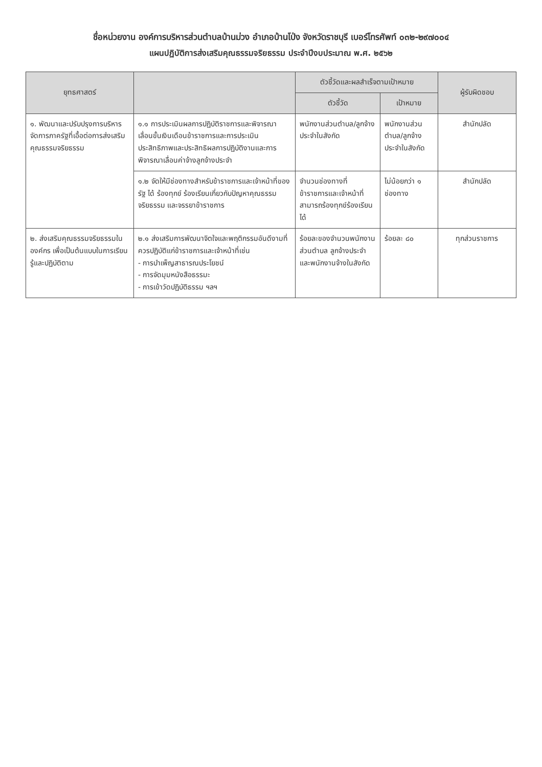ชื่อหน่วยงาน องค์การบริหารส่วนตำบลบ้านม่วง อำเภอบ้านโป่ง จังหวัดราชบุรี เบอร์โทรศัพท์ ๐๓๒-๒๙๗๐๐๔
แผนปฏิบัติการส่งเสริมคุณธรรมจริยธรรม ประจำปีงบประมาณ พ.ศ. ๒๕๖๒
| ยุทธศาสตร์ | | ตัวชี้วัดและผลสำเร็จตามเป้าหมาย | | ผู้รับผิดชอบ |
| --- | --- | --- | --- | --- |
| | | ตัวชี้วัด | เป้าหมาย | |
| ๑. พัฒนาและปรับปรุงการบริหารจัดการภาครัฐที่เอื้อต่อการส่งเสริมคุณธรรมจริยธรรม | ๑.๑ การประเมินผลการปฏิบัติราชการและพิจารณาเลื่อนขั้นเงินเดือนข้าราชการและการประเมินประสิทธิภาพและประสิทธิผลการปฏิบัติงานและการพิจารณาเลื่อนค่าจ้างลูกจ้างประจำ | พนักงานส่วนตำบล/ลูกจ้างประจำในสังกัด | พนักงานส่วนตำบล/ลูกจ้างประจำในสังกัด | สำนักปลัด |
| | ๑.๒ จัดให้มีช่องทางสำหรับข้าราชการและเจ้าหน้าที่ของรัฐ ได้ ร้องทุกข์ ร้องเรียนเกี่ยวกับปัญหาคุณธรรมจริยธรรม และจรรยาข้าราชการ | จำนวนช่องทางที่ข้าราชการและเจ้าหน้าที่สามารถร้องทุกข์ร้องเรียนได้ | ไม่น้อยกว่า ๑ ช่องทาง | สำนักปลัด |
| ๒. ส่งเสริมคุณธรรมจริยธรรมในองค์กร เพื่อเป็นต้นแบบในการเรียนรู้และปฏิบัติตาม | ๒.๑ ส่งเสริมการพัฒนาจิตใจและพฤติกรรมอันดีงามที่ควรปฏิบัติแก่ข้าราชการและเจ้าหน้าที่เช่น - การบำเพ็ญสาธารณประโยชน์ - การจัดมุมหนังสือธรรมะ - การเข้าวัดปฏิบัติธรรม ฯลฯ | ร้อยละของจำนวนพนักงานส่วนตำบล ลูกจ้างประจำและพนักงานจ้างในสังกัด | ร้อยละ ๘๐ | ทุกส่วนราชการ |